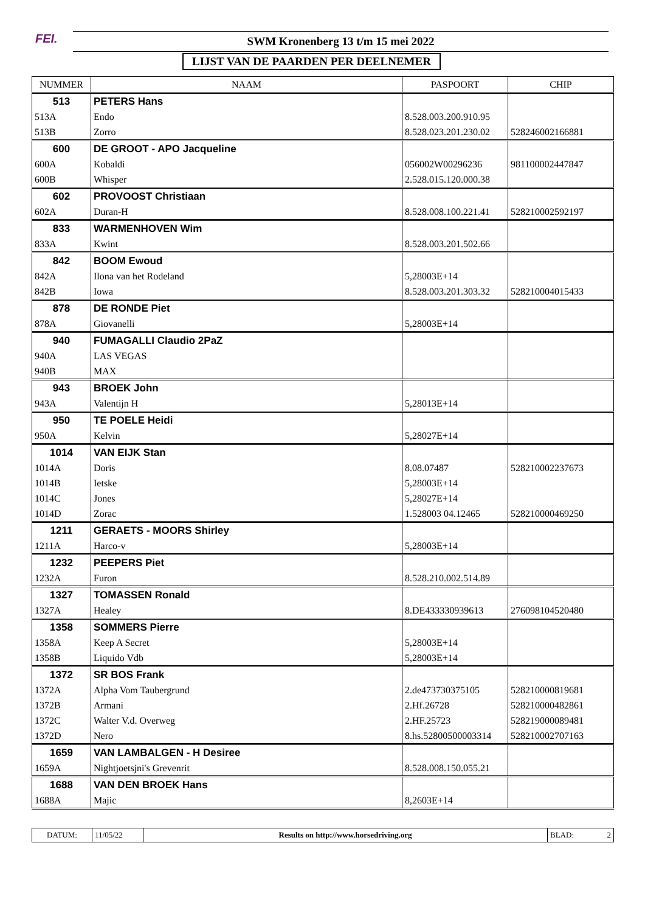FEI.
SWM Kronenberg 13 t/m 15 mei 2022
LIJST VAN DE PAARDEN PER DEELNEMER
| NUMMER | NAAM | PASPOORT | CHIP |
| --- | --- | --- | --- |
| 513 | PETERS Hans | | |
| 513A | Endo | 8.528.003.200.910.95 | |
| 513B | Zorro | 8.528.023.201.230.02 | 528246002166881 |
| 600 | DE GROOT - APO Jacqueline | | |
| 600A | Kobaldi | 056002W00296236 | 981100002447847 |
| 600B | Whisper | 2.528.015.120.000.38 | |
| 602 | PROVOOST Christiaan | | |
| 602A | Duran-H | 8.528.008.100.221.41 | 528210002592197 |
| 833 | WARMENHOVEN Wim | | |
| 833A | Kwint | 8.528.003.201.502.66 | |
| 842 | BOOM Ewoud | | |
| 842A | Ilona van het Rodeland | 5,28003E+14 | |
| 842B | Iowa | 8.528.003.201.303.32 | 528210004015433 |
| 878 | DE RONDE Piet | | |
| 878A | Giovanelli | 5,28003E+14 | |
| 940 | FUMAGALLI Claudio 2PaZ | | |
| 940A | LAS VEGAS | | |
| 940B | MAX | | |
| 943 | BROEK John | | |
| 943A | Valentijn H | 5,28013E+14 | |
| 950 | TE POELE Heidi | | |
| 950A | Kelvin | 5,28027E+14 | |
| 1014 | VAN EIJK Stan | | |
| 1014A | Doris | 8.08.07487 | 528210002237673 |
| 1014B | Ietske | 5,28003E+14 | |
| 1014C | Jones | 5,28027E+14 | |
| 1014D | Zorac | 1.528003 04.12465 | 528210000469250 |
| 1211 | GERAETS - MOORS Shirley | | |
| 1211A | Harco-v | 5,28003E+14 | |
| 1232 | PEEPERS Piet | | |
| 1232A | Furon | 8.528.210.002.514.89 | |
| 1327 | TOMASSEN Ronald | | |
| 1327A | Healey | 8.DE433330939613 | 276098104520480 |
| 1358 | SOMMERS Pierre | | |
| 1358A | Keep A Secret | 5,28003E+14 | |
| 1358B | Liquido Vdb | 5,28003E+14 | |
| 1372 | SR BOS Frank | | |
| 1372A | Alpha Vom Taubergrund | 2.de473730375105 | 528210000819681 |
| 1372B | Armani | 2.Hf.26728 | 528210000482861 |
| 1372C | Walter V.d. Overweg | 2.HF.25723 | 528219000089481 |
| 1372D | Nero | 8.hs.52800500003314 | 528210002707163 |
| 1659 | VAN LAMBALGEN - H Desiree | | |
| 1659A | Nightjoetsjni's Grevenrit | 8.528.008.150.055.21 | |
| 1688 | VAN DEN BROEK Hans | | |
| 1688A | Majic | 8,2603E+14 | |
| DATUM: | 11/05/22 | Results on http://www.horsedriving.org | BLAD: 2 |